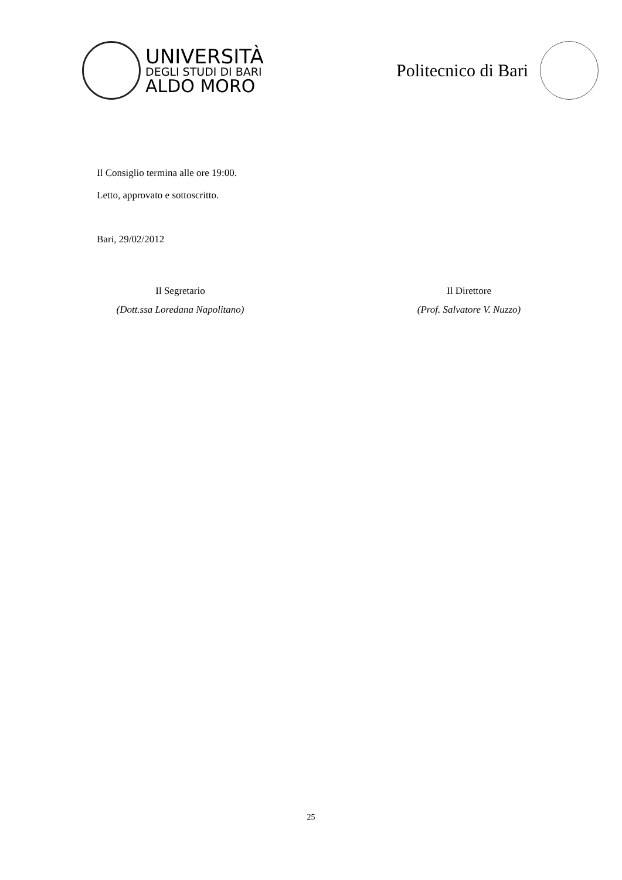UNIVERSITÀ
DEGLI STUDI DI BARI
ALDO MORO
Politecnico di Bari
Il Consiglio termina alle ore 19:00.
Letto, approvato e sottoscritto.
Bari, 29/02/2012
Il Segretario
(Dott.ssa Loredana Napolitano)
Il Direttore
(Prof. Salvatore V. Nuzzo)
25